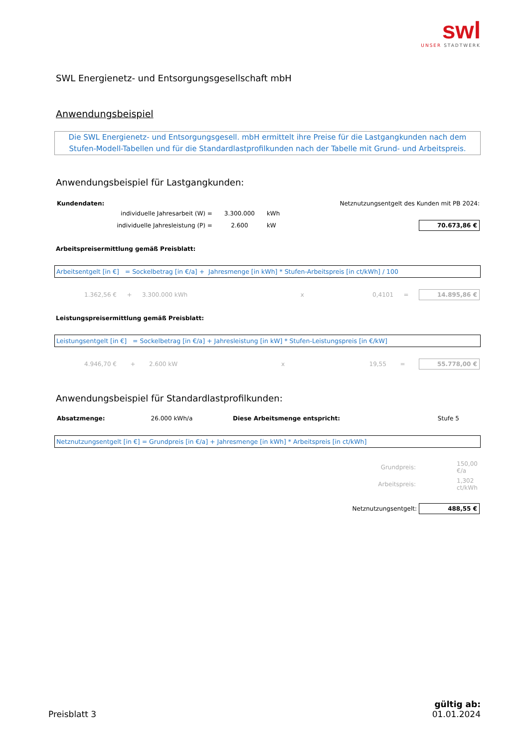swl
UNSER STADTWERK
SWL Energienetz- und Entsorgungsgesellschaft mbH
Anwendungsbeispiel
Die SWL Energienetz- und Entsorgungsgesell. mbH ermittelt ihre Preise für die Lastgangkunden nach dem
Stufen-Modell-Tabellen und für die Standardlastprofilkunden nach der Tabelle mit Grund- und Arbeitspreis.
Anwendungsbeispiel für Lastgangkunden:
| Kundendaten: | | | Netznutzungsentgelt des Kunden mit PB 2024: | |
| individuelle Jahresarbeit (W) = | 3.300.000 | kWh | | |
| individuelle Jahresleistung (P) = | 2.600 | kW | | 70.673,86 € |
Arbeitspreisermittlung gemäß Preisblatt:
Arbeitsentgelt [in €] = Sockelbetrag [in €/a] + Jahresmenge [in kWh] * Stufen-Arbeitspreis [in ct/kWh] / 100
| 1.362,56 € | + | 3.300.000 kWh | x | 0,4101 | = | 14.895,86 € |
Leistungspreisermittlung gemäß Preisblatt:
Leistungsentgelt [in €] = Sockelbetrag [in €/a] + Jahresleistung [in kW] * Stufen-Leistungspreis [in €/kW]
| 4.946,70 € | + | 2.600 kW | x | 19,55 | = | 55.778,00 € |
Anwendungsbeispiel für Standardlastprofilkunden:
| Absatzmenge: | 26.000 kWh/a | Diese Arbeitsmenge entspricht: | Stufe 5 |
Netznutzungsentgelt [in €] = Grundpreis [in €/a] + Jahresmenge [in kWh] * Arbeitspreis [in ct/kWh]
| Grundpreis: | 150,00 €/a |
| Arbeitspreis: | 1,302 ct/kWh |
| Netznutzungsentgelt: | 488,55 € |
Preisblatt 3
gültig ab:
01.01.2024